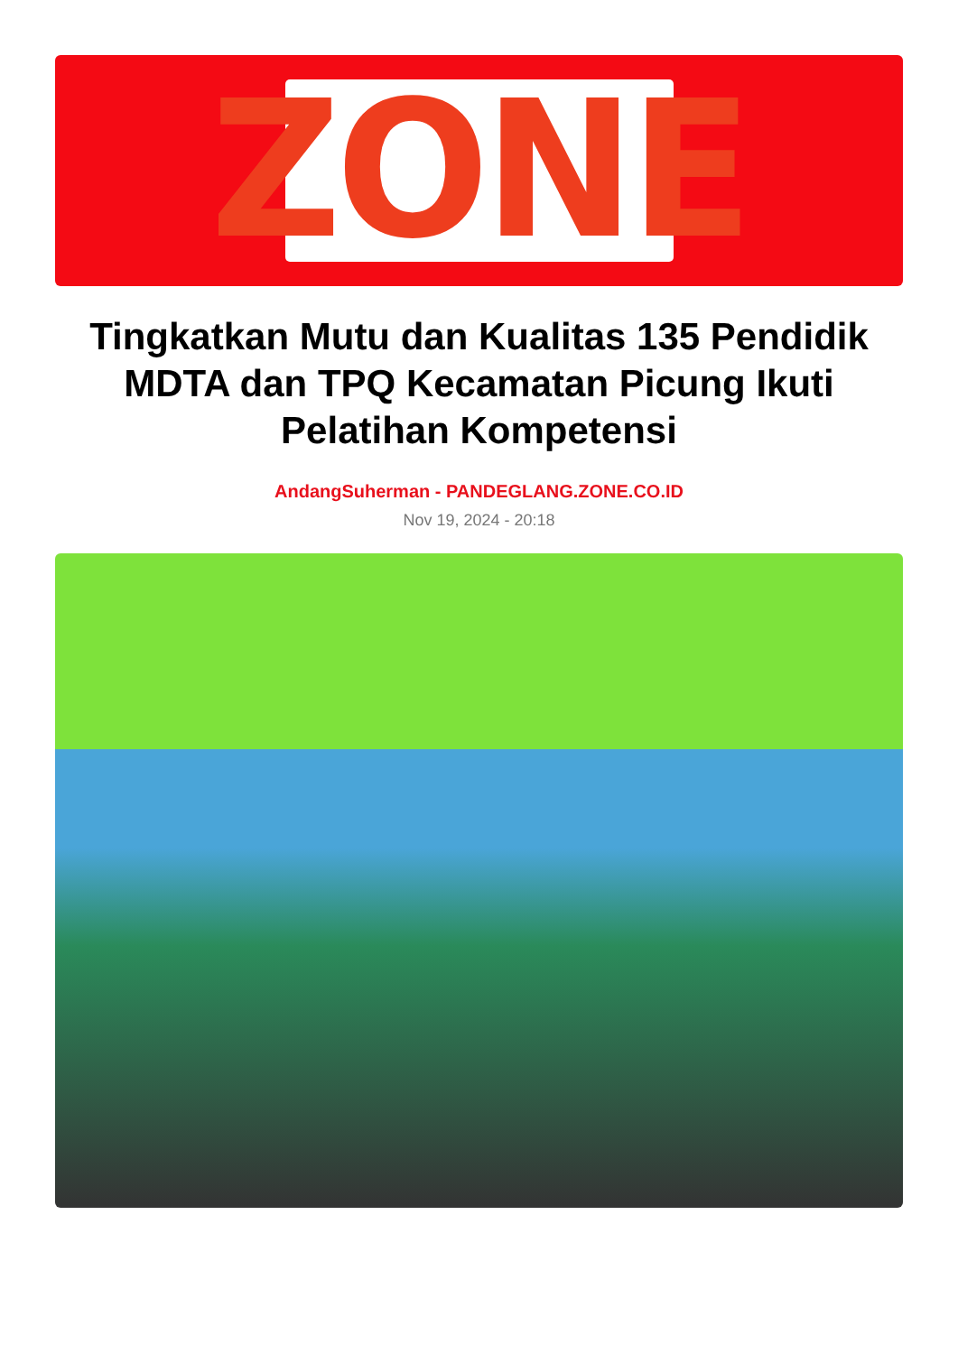ZONE
Tingkatkan Mutu dan Kualitas 135 Pendidik MDTA dan TPQ Kecamatan Picung Ikuti Pelatihan Kompetensi
AndangSuherman - PANDEGLANG.ZONE.CO.ID
Nov 19, 2024 - 20:18